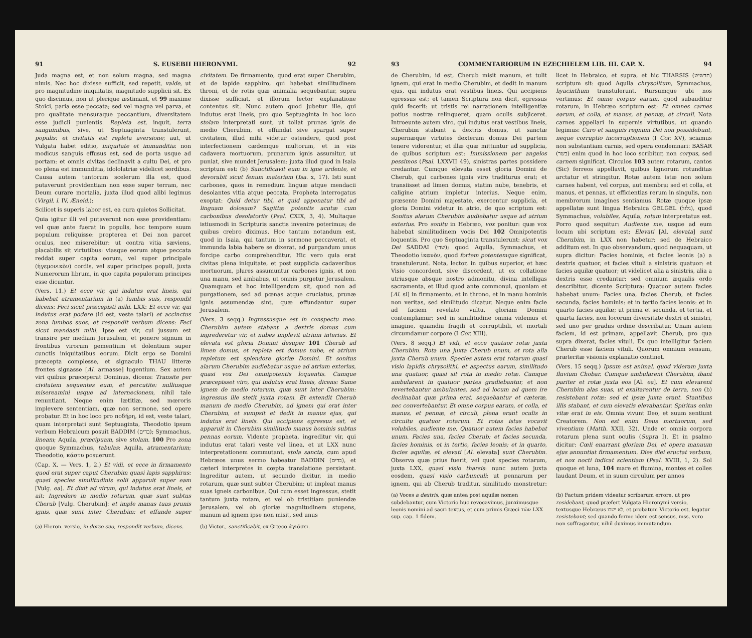91 S. EUSEBII HIERONYMI. 92
Juda magna est, et non solum magna, sed magna nimis. Nec hoc dixisse sufficit, sed repetit, valde, ut pro magnitudine iniquitatis, magnitudo supplicii sit. Ex quo discimus, non ut plerique æstimant, et 99 maxime Stoici, paria esse peccata; sed vel magna vel parva, et pro qualitate mensuraque peccantium, diversitatem esse judicii punientis. Repleta est, inquit, terra sanguinibus, sive, ut Septuaginta transtulerunt, populis: et civitatis est repleta aversione; aut, ut Vulgata habet editio, iniquitate et immunditia: non modicus sanguis effusus est, sed de porta usque ad portam: et omnis civitas declinavit a cultu Dei, et pro eo plena est immunditia, idololatriæ videlicet sordibus. Causa autem tantorum scelerum illa est, quod putaverunt providentiam non esse super terram, nec Deum curare mortalia, juxta illud quod alibi legimus (Virgil. l. IV, Æneid.):
Scilicet is superis labor est, ea cura quietos Sollicitat.
Quia igitur illi vel putaverunt non esse providentiam: vel quæ ante fuerat in populis, hoc tempore suum populum reliquisse: propterea et Dei non parcet oculus, nec miserebitur: ut contra vitia sæviens, placabilis sit virtutibus: viasque eorum atque peccata reddat super capita eorum, vel super principale (ἡγεμονικὸν) cordis, vel super principes populi, juxta Numerorum librum, in quo capita populorum principes esse dicuntur.
(Vers. 11.) Et ecce vir, qui indutus erat lineis, qui habebat atramentarium in (a) lumbis suis, respondit dicens: Feci sicut præcepisti mihi. LXX: Et ecce vir, qui indutus erat podere (id est, veste talari) et accinctus zona lumbos suos, et respondit verbum dicens: Feci sicut mandasti mihi. Ipse est vir, cui jussum est transire per mediam Jerusalem, et ponere signum in frontibus virorum gementium et dolentium super cunctis iniquitatibus eorum. Dicit ergo se Domini præcepta complesse, et signaculo THAU litteræ frontes signasse [Al. armasse] lugentium. Sex autem viri quibus præceperat Dominus, dicens: Transite per civitatem sequentes eum, et percutite: nulliusque misereamini usque ad internecionem, nihil tale renuntiant. Neque enim lætitiæ, sed mœroris implevere sententiam, quæ non sermone, sed opere probatur. Et in hoc loco pro ποδήρη, id est, veste talari, quam interpretati sunt Septuaginta, Theodotio ipsum verbum Hebraicum posuit BADDIM (בדים); Symmachus, lineam; Aquila, præcipuam, sive stolam. 100 Pro zona quoque Symmachus, tabulas; Aquila, atramentarium; Theodotio, κάστυ posuerunt.
(Cap. X. — Vers. 1, 2.) Et vidi, et ecce in firmamento quod erat super caput Cherubim quasi lapis sapphirus: quasi species similitudinis solii apparuit super eam [Vulg. ea]. Et dixit ad virum, qui indutus erat lineis, et ait: Ingredere in medio rotarum, quæ sunt subtus Cherub [Vulg. Cherubim]: et imple manus tuas prunis ignis, quæ sunt inter Cherubim: et effunde super civitatem. De firmamento, quod erat super Cherubim, et de lapide sapphiro, qui habebat similitudinem throni, et de rotis quæ animalia sequebantur, supra dixisse sufficiat, et illorum lector explanatione contentus sit. Nunc autem quod jubetur ille, qui indutus erat lineis, pro quo Septuaginta in hoc loco stolam interpretati sunt, ut tollat prunas ignis de medio Cherubim, et effundat sive spargat super civitatem, illud mihi videtur ostendere, quod post interfectionem cædemque multorum, et in viis cadavera mortuorum, prunarum ignis assumitur, ut puniat, sive mundet Jerusalem: juxta illud quod in Isaia scriptum est: (b) Sanctificavit eum in igne ardente, et devorabit sicut fenum materiam (Isa. x, 17). Isti sunt carbones, quos in remedium linguæ atque mendacii desolantes vitia atque peccata, Propheta interrogatus exoptat: Quid detur tibi, et quid apponatur tibi ad linguam dolosam? Sagittæ potentis acutæ cum carbonibus desolatoriis (Psal. CXIX, 3, 4). Multaque istiusmodi in Scripturis sanctis invenire poterimus; de quibus crebro diximus. Hoc tantum notandum est, quod in Isaia, qui tantum in sermone peccaverat, et immunda labia habere se dixerat, ad purgandum unus forcipe carbo comprehenditur. Hic vero quia erat civitas plena iniquitate, et post supplicia cadaveribus mortuorum, plures assumuntur carbones ignis, et non una manu, sed ambabus, ut omnis purgetur Jerusalem. Quamquam et hoc intelligendum sit, quod non ad purgationem, sed ad pœnas atque cruciatus, prunæ ignis assumendæ sint, quæ effundantur super Jerusalem.
(Vers. 3 seqq.) Ingressusque est in conspectu meo. Cherubim autem stabant a dextris domus cum ingrederetur vir, et nubes implevit atrium interius. Et elevata est gloria Domini desuper 101 Cherub ad limen domus, et repleta est domus nube, et atrium repletum est splendore gloriæ Domini. Et sonitus alarum Cherubim audiebatur usque ad atrium exterius, quasi vox Dei omnipotentis loquentis. Cumque præcepisset viro, qui indutus erat lineis, dicens: Sume ignem de medio rotarum, quæ sunt inter Cherubim: ingressus ille stetit juxta rotam. Et extendit Cherub manum de medio Cherubim, ad ignem qui erat inter Cherubim, et sumpsit et dedit in manus ejus, qui indutus erat lineis. Qui accipiens egressus est, et apparuit in Cherubim similitudo manus hominis subtus pennas eorum. Vidente propheta, ingreditur vir, qui indutus erat talari veste vel linea, et ut LXX nunc interpretationem commutant, stola sancta, cum apud Hebræos unus sermo habeatur BADDIN (בדים), et cæteri interpretes in cœpta translatione persistant. Ingreditur autem, ut secundo dicitur, in medio rotarum, quæ sunt subter Cherubim; ut impleat manus suas igneis carbonibus. Qui cum esset ingressus, stetit tantum juxta rotam, et vel ob tristitiam puniendæ Jerusalem, vel ob gloriæ magnitudinem stupens, manum ad ignem ipse non misit, sed unus
(a) Hieron. versio, in dorso suo, respondit verbum, dicens.
(b) Victor., sanctificabit, ex Græco ἁγιάσει.
93 COMMENTARIORUM IN EZECHIELEM LIB. III. CAP. X. 94
de Cherubim, id est, Cherub misit manum, et tulit ignem, qui erat in medio Cherubim, et dedit in manum ejus, qui indutus erat vestibus lineis. Qui accipiens egressus est; et tamen Scriptura non dicit, egressus quid fecerit: ut tristis rei narrationem intelligentiæ potius nostræ relinqueret, quam oculis subjiceret. Introeunte autem viro, qui indutus erat vestibus lineis, Cherubim stabant a dextris domus, ut sanctæ supernæque virtutes dexteram domus Dei partem tenere viderentur, et illæ quæ mittuntur ad supplicia, de quibus scriptum est: Immissionem per angelos pessimos (Psal. LXXVII 49), sinistras partes possidere credantur. Cumque elevata esset gloria Domini de Cherub, qui carbones ignis viro traditurus erat; et transiisset ad limen domus, statim nube, tenebris, et caligine atrium impletur interius. Neque enim, præsente Domini majestate, exercentur supplicia, et gloria Domini videtur in atrio, de quo scriptum est: Sonitus alarum Cherubim audiebatur usque ad atrium exterius. Pro sonitu in Hebræo, vox ponitur: quæ vox habebat similitudinem vocis Dei 102 Omnipotentis loquentis. Pro quo Septuaginta transtulerunt: sicut vox Dei SADDAI (שדי); quod Aquila, Symmachus, et Theodotio ἱκανὸν, quod fortem potentemque significat, transtulerunt. Nota, lector, in quibus superior, et hæc Visio concordent, sive discordent, ut ex collatione utriusque absque nostro admonitu, divina intelligas sacramenta, et illud quod ante commonui, quoniam et [Al. si] in firmamento, et in throno, et in manu hominis non veritas, sed similitudo dicatur. Neque enim facie ad faciem revelato vultu, gloriam Domini contemplamur; sed in similitudine omnia videmus et imagine, quamdiu fragili et corruptibili, et mortali circumdamur corpore (I Cor. XIII).
(Vers. 8 seqq.) Et vidi, et ecce quatuor rotæ juxta Cherubim. Rota una juxta Cherub unum, et rota alia juxta Cherub unum. Species autem erat rotarum quasi visio lapidis chrysolithi, et aspectus earum, similitudo una quatuor, quasi sit rota in medio rotæ. Cumque ambularent in quatuor partes gradiebantur, et non revertebantur ambulantes, sed ad locum ad quem ire declinabat quæ prima erat, sequebantur et cæteræ, nec convertebantur. Et omne corpus earum, et colla, et manus, et pennæ, et circuli, plena erant oculis in circuitu quatuor rotarum. Et rotas istas vocavit volubiles, audiente me. Quatuor autem facies habebat unum. Facies una, facies Cherub: et facies secunda, facies hominis, et in tertio, facies leonis; et in quarto, facies aquilæ, et elevati [Al. elevata] sunt Cherubim. Observa quæ prius fuerit, vel quot species rotarum, juxta LXX, quasi visio tharsis: nunc autem juxta eosdem, quasi visio carbunculi; ut pennarum per ignem, qui ab Cherub traditur, similitudo monstretur: licet in Hebraico, et supra, et hic THARSIS (תרשיש) scriptum sit: quod Aquila chrysolitum, Symmachus, hyacinthum transtulerunt. Rursumque ubi nos vertimus: Et omne corpus earum, quod subauditur rotarum, in Hebræo scriptum est: Et omnes carnes earum, et colla, et manus, et pennæ, et circuli. Nota carnes appellari in supernis virtutibus, ut quando legimus: Caro et sanguis regnum Dei non possidebunt, neque corruptio incorruptionem (I Cor. XV), sciamus non substantiam carnis, sed opera condemnari: BASAR (בשר) enim quod in hoc loco scribitur, non corpus, sed carnem significat. Circulos 103 autem rotarum, cantos (Sic) ferreos appellavit, quibus lignorum rotunditas arctatur et stringitur. Rotæ autem istæ non solum carnes habent, vel corpus, aut membra: sed et colla, et manus, et pennas, ut efficientias rerum in singulis, non membrorum imagines sentiamus. Rotæ quoque ipsæ appellatæ sunt lingua Hebraica GELGEL (גלגל), quod Symmachus, volubiles, Aquila, rotam interpretatus est. Porro quod sequitur: Audiente me, usque ad eum locum ubi scriptum est: Elevati [Al. elevata] sunt Cherubim, in LXX non habetur; sed de Hebraico additum est. In quo observandum, quod nequaquam, ut supra dicitur: Facies hominis, et facies leonis (a) a dextris quatuor, et facies vituli a sinistris quatuor: et facies aquilæ quatuor; ut videlicet alia a sinistris, alia a dextris esse credantur: sed omnium æqualis ordo describitur, dicente Scriptura: Quatuor autem facies habebat unum: Facies una, facies Cherub, et facies secunda, facies hominis: et in tertio facies leonis: et in quarto facies aquilæ; ut prima et secunda, et tertia, et quarta facies, non locorum diversitate dextri et sinistri, sed uno per gradus ordine describatur. Unam autem faciem, id est primam, appellavit Cherub, pro qua supra dixerat, facies vituli. Ex quo intelligitur faciem Cherub esse faciem vituli. Quorum omnium sensum, præteritæ visionis explanatio continet.
(Vers. 15 seqq.) Ipsum est animal, quod videram juxta fluvium Chobar. Cumque ambularent Cherubim, ibant pariter et rotæ juxta eos [Al. ea]. Et cum elevarent Cherubim alas suas, ut exaltarentur de terra, non (b) resistebant rotæ: sed et ipsæ juxta erant. Stantibus illis stabant, et cum elevatis elevabantur. Spiritus enim vitæ erat in eis. Omnia vivunt Deo, et suum sentiunt Creatorem. Non est enim Deus mortuorum, sed viventium (Matth. XXII, 32). Unde et omnia corpora rotarum plena sunt oculis (Supra I). Et in psalmo dicitur: Cœli enarrant gloriam Dei, et opera manuum ejus annuntiat firmamentum. Dies diei eructat verbum, et nox nocti indicat scientiam (Psal. XVIII, 1, 2). Sol quoque et luna, 104 mare et flumina, montes et colles laudant Deum, et in suum circulum per annos
(a) Voces a dextris, quæ antea post aquilæ nomen subdebantur, cum Victorio huc revocavimus, junximusque leonis nomini ad sacri textus, et cum primis Græci τῶν LXX sup. cap. 1 fidem.
(b) Factum pridem videatur scribarum errore, ut pro residebant, quod præfert Vulgata Hieronymi versio, textusque Hebræus לא ישבו, et probatum Victorio est, legatur resistebant; sed quando ferme idem est sensus, mss. vero non suffragantur, nihil duximus immutandum.